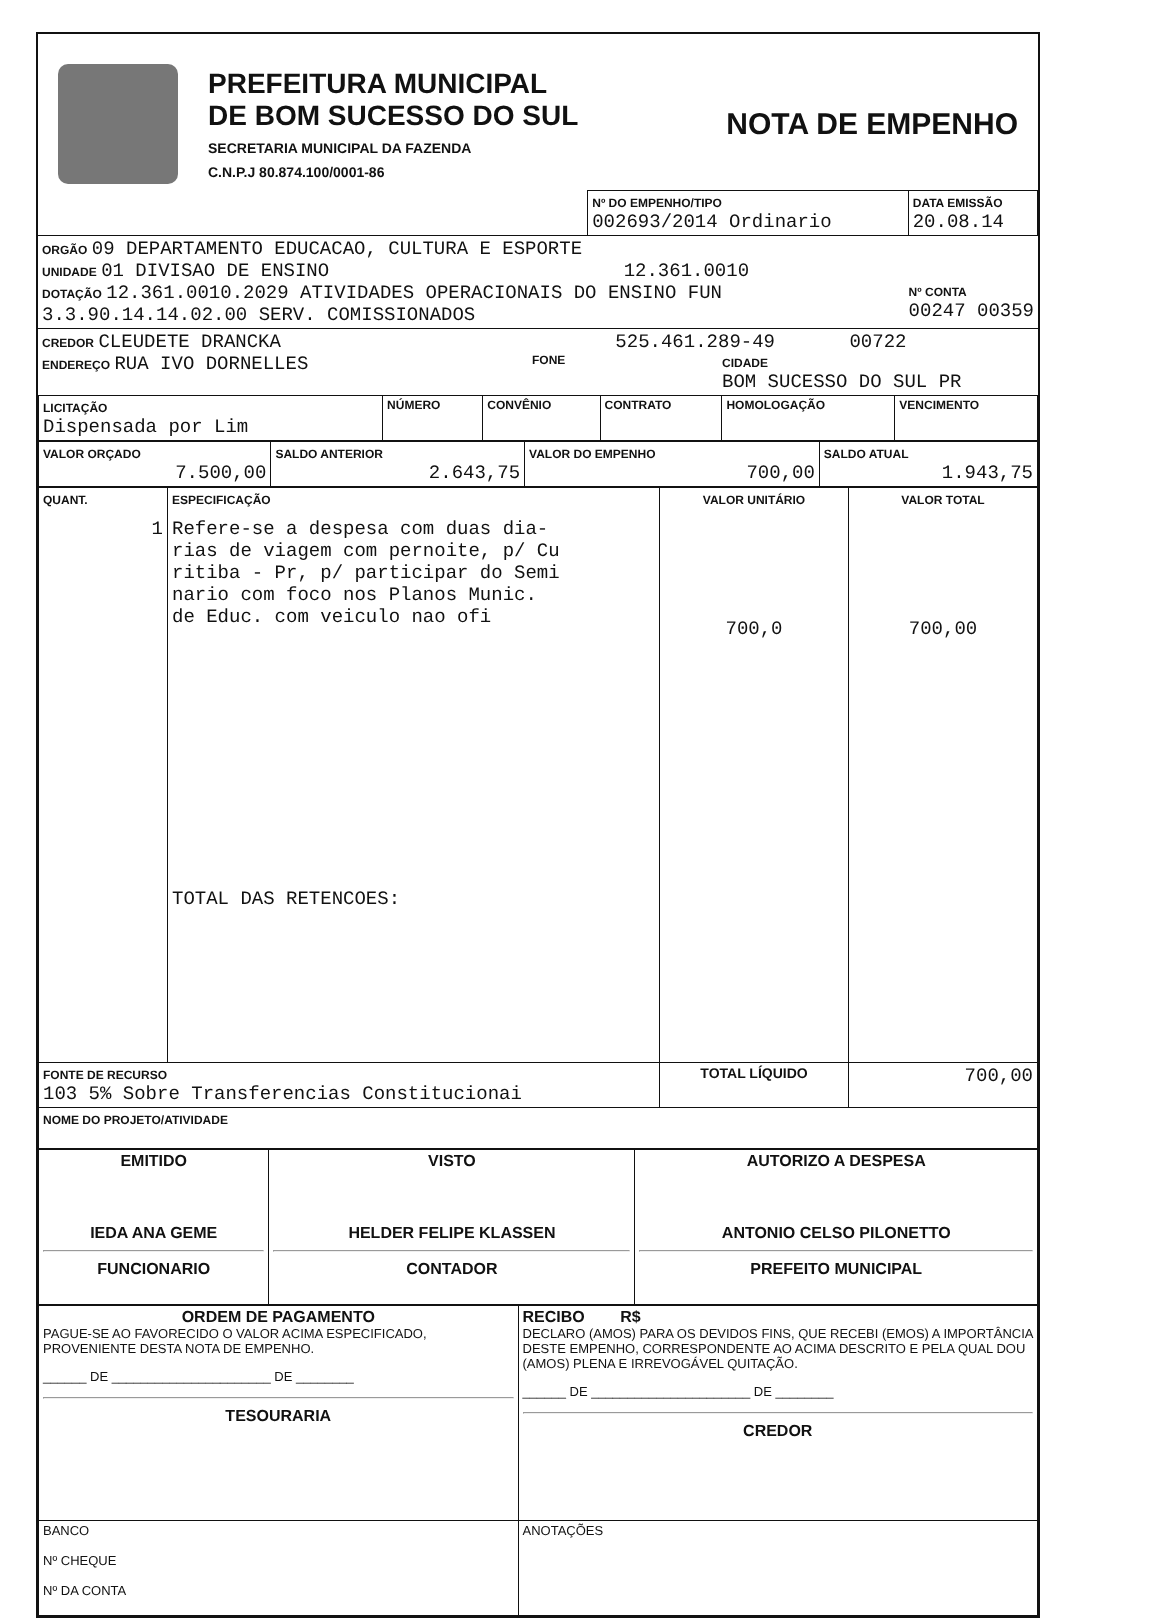PREFEITURA MUNICIPAL
DE BOM SUCESSO DO SUL
SECRETARIA MUNICIPAL DA FAZENDA
C.N.P.J 80.874.100/0001-86
NOTA DE EMPENHO
| | Nº DO EMPENHO/TIPO 002693/2014 Ordinario | DATA EMISSÃO 20.08.14 |
ORGÃO 09 DEPARTAMENTO EDUCACAO, CULTURA E ESPORTE
UNIDADE 01 DIVISAO DE ENSINO 12.361.0010
DOTAÇÃO 12.361.0010.2029 ATIVIDADES OPERACIONAIS DO ENSINO FUN
3.3.90.14.14.02.00 SERV. COMISSIONADOS
Nº CONTA
00247 00359
CREDOR CLEUDETE DRANCKA 525.461.289-49 00722
ENDEREÇO RUA IVO DORNELLES
FONE CIDADE
BOM SUCESSO DO SUL PR
| LICITAÇÃO Dispensada por Lim | NÚMERO | CONVÊNIO | CONTRATO | HOMOLOGAÇÃO | VENCIMENTO |
| VALOR ORÇADO 7.500,00 | SALDO ANTERIOR 2.643,75 | VALOR DO EMPENHO 700,00 | SALDO ATUAL 1.943,75 |
| QUANT. 1 | ESPECIFICAÇÃO Refere-se a despesa com duas dia- rias de viagem com pernoite, p/ Cu ritiba - Pr, p/ participar do Semi nario com foco nos Planos Munic. de Educ. com veiculo nao ofi TOTAL DAS RETENCOES: | VALOR UNITÁRIO 700,0 | VALOR TOTAL 700,00 |
| FONTE DE RECURSO 103 5% Sobre Transferencias Constitucionai | | TOTAL LÍQUIDO | 700,00 |
| NOME DO PROJETO/ATIVIDADE | | | |
| EMITIDO IEDA ANA GEME FUNCIONARIO | VISTO HELDER FELIPE KLASSEN CONTADOR | AUTORIZO A DESPESA ANTONIO CELSO PILONETTO PREFEITO MUNICIPAL |
| ORDEM DE PAGAMENTO PAGUE-SE AO FAVORECIDO O VALOR ACIMA ESPECIFICADO, PROVENIENTE DESTA NOTA DE EMPENHO. ______ DE ______________________ DE ________ TESOURARIA | RECIBO R$ DECLARO (AMOS) PARA OS DEVIDOS FINS, QUE RECEBI (EMOS) A IMPORTÂNCIA DESTE EMPENHO, CORRESPONDENTE AO ACIMA DESCRITO E PELA QUAL DOU (AMOS) PLENA E IRREVOGÁVEL QUITAÇÃO. ______ DE ______________________ DE ________ CREDOR |
| BANCO Nº CHEQUE Nº DA CONTA | ANOTAÇÕES |